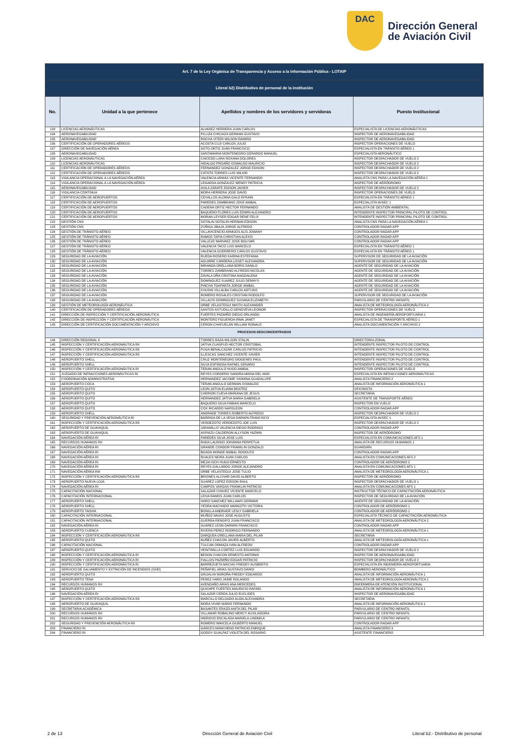DAC
Dirección General
de Aviación Civil
| Art. 7 de la Ley Orgánica de Transparencia y Acceso a la Información Pública - LOTAIP | | | |
| Literal b2) Distributivo de personal de la institución | | | |
| No. | Unidad a la que pertenece | Apellidos y nombres de los servidores y servidoras | Puesto Institucional |
| 103 | LICENCIAS AERONÁUTICAS | ALVAREZ HERRERA JUAN CARLOS | ESPECIALISTA DE LICENCIAS AERONÁUTICAS |
| 104 | AERONAVEGABILIDAD | PILLIZA CHICAIZA GERMAN GUSTAVO | INSPECTOR DE AERONAVEGABILIDAD |
| 105 | AERONAVEGABILIDAD | ROCHA VITERI WILSON RAMIRO | INSPECTOR DE AERONAVEGABILIDAD |
| 106 | CERTIFICACIÓN DE OPERADORES AÉREOS | ACOSTA CUJI CARLOS JULIO | INSPECTOR OPERACIONES DE VUELO |
| 107 | DIRECCIÓN DE NAVEGACIÓN AÉREA | SOTO ORTIZ JUAN FRANCISCO | ESPECIALISTA EN TRÁNSITO AÉREO 1 |
| 108 | AERONAVEGABILIDAD | SANTAMARIA MONTENEGRO GERARDO MANUEL | ESPECIALISTA AERONÁUTICO |
| 109 | LICENCIAS AERONÁUTICAS | CAICEDO LARA ROXANA DOLORES | INSPECTOR DESPACHADOR DE VUELO 2 |
| 110 | LICENCIAS AERONÁUTICAS | HIDALGO PROAÑO OSWALDO MAURICIO | INSPECTOR DESPACHADOR DE VUELO 2 |
| 111 | CERTIFICACIÓN DE OPERADORES AÉREOS | FERNANDEZ GONZALEZ JORGE EDISON | INSPECTOR DESPACHADOR DE VUELO 2 |
| 112 | CERTIFICACIÓN DE OPERADORES AÉREOS | CATOTA TORRES LUIS WILKIR | INSPECTOR DESPACHADOR DE VUELO 2 |
| 113 | VIGILANCIA OPERACIONAL A LA NAVEGACIÓN AÉREA | VALENCIA ARMAS VICENTE FERNANDO | ANALISTA CNS PARA LA NAVEGACIÓN AÉREA 1 |
| 114 | VIGILANCIA OPERACIONAL A LA NAVEGACIÓN AÉREA | LEGARDA GONZALEZ WENDY PATRICIA | INSPECTOR DE AERÓDROMO |
| 115 | AERONAVEGABILIDAD | AVILA ZARATE EDISON JAVIER | INSPECTOR DESPACHADOR DE VUELO 2 |
| 116 | VIGILANCIA CONTINUA | MORA HERRERA JOSE DAVID | INSPECTOR OPERACIONES DE VUELO |
| 117 | CERTIFICACIÓN DE AEROPUERTOS | CEVALLOS ALOMIA GALO EFRAIN | ESPECIALISTA EN TRÁNSITO AÉREO 1 |
| 118 | CERTIFICACIÓN DE AEROPUERTOS | PAREDES ZAMBRANO JOSE ANIBAL | ESPECIALISTA AVSEC 1 |
| 119 | CERTIFICACIÓN DE AEROPUERTOS | CADENA ORTIZ HECTOR FERNANDO | ANALISTA DE GESTIÓN AMBIENTAL |
| 120 | CERTIFICACIÓN DE AEROPUERTOS | BAQUERO FLORES LUIS EDWIN ALEJANDRO | INTENDENTE INSPECTOR PRINCIPAL PILOTO DE CONTROL |
| 121 | CERTIFICACIÓN DE AEROPUERTOS | MORAN LEYSER EDGAR RENE FELIX | INTENDENTE INSPECTOR PRINCIPAL PILOTO DE CONTROL |
| 122 | GESTIÓN CNS | SOTALIN SOTALIN HERNAN EDISON | ANALISTA CNS PARA LA NAVEGACIÓN AÉREA 1 |
| 123 | GESTIÓN CNS | ZUÑIGA JIBAJA JORGE ALFREDO | CONTROLADOR RADAR APP |
| 124 | GESTIÓN DE TRÁNSITO AÉREO | VILLAVICENCIO ARMIJOS ALIS JOWANY | CONTROLADOR RADAR APP |
| 125 | GESTIÓN DE TRÁNSITO AÉREO | RAMOS TAPIA CHRISTIAN ALEXIS | CONTROLADOR RADAR APP |
| 126 | GESTIÓN DE TRÁNSITO AÉREO | VALLEJO NARVAEZ JOSE BOLIVAR | CONTROLADOR RADAR APP |
| 127 | GESTIÓN DE TRÁNSITO AÉREO | VALENCIA TACO LUIS MARCELO | ESPECIALISTA EN TRÁNSITO AÉREO 1 |
| 128 | GESTIÓN DE TRÁNSITO AÉREO | VALENCIA GUERRERO CARLOS GUSTAVO | ESPECIALISTA EN TRÁNSITO AÉREO 1 |
| 129 | SEGURIDAD DE LA AVIACIÓN | RUEDA ROSERO KARINA ESTEFANIA | SUPERVISOR DE SEGURIDAD DE LA AVIACIÓN |
| 130 | SEGURIDAD DE LA AVIACIÓN | AGUIRRE CARRERA LISSET ALEXANDRA | SUPERVISOR DE SEGURIDAD DE LA AVIACIÓN |
| 131 | SEGURIDAD DE LA AVIACIÓN | MIRANDA ORELLANA BORIS DANILO | AGENTE DE SEGURIDAD DE LA AVIACIÓN |
| 132 | SEGURIDAD DE LA AVIACIÓN | TORRES ZAMBRANO ALFREDO NICOLAS | AGENTE DE SEGURIDAD DE LA AVIACIÓN |
| 133 | SEGURIDAD DE LA AVIACIÓN | ZAVALA OÑA CRISTINA MAGDALENA | AGENTE DE SEGURIDAD DE LA AVIACIÓN |
| 134 | SEGURIDAD DE LA AVIACIÓN | DOMINGUEZ SUAREZ JULIO DENNYS | AGENTE DE SEGURIDAD DE LA AVIACIÓN |
| 135 | SEGURIDAD DE LA AVIACIÓN | PINCHA TOAPANTA JORGE ANIBAL | AGENTE DE SEGURIDAD DE LA AVIACIÓN |
| 136 | SEGURIDAD DE LA AVIACIÓN | CHUSIN VILLALBA CARLOS ARTURO | AGENTE DE SEGURIDAD DE LA AVIACIÓN |
| 137 | SEGURIDAD DE LA AVIACIÓN | ROMERO ROSALES CRISTIAN RODOLFO | SUPERVISOR DE SEGURIDAD DE LA AVIACIÓN |
| 138 | SEGURIDAD DE LA AVIACIÓN | VILLACIS DOMINGUEZ SUSANA ELIZABETH | PARVULARIO DE CENTRO INFANTIL |
| 139 | GESTIÓN DE METEOROLOGÍA AERONÁUTICA | ORBE VELASTEGUI NIKITH ALEXANDER | ANALISTA DE METEOROLOGÍA AERONÁUTICA 2 |
| 140 | CERTIFICACIÓN DE OPERADORES AÉREOS | SANTOS ASTUDILLO GENOVEVA LEONOR | INSPECTOR OPERACIONES DE VUELO |
| 141 | DIRECCIÓN DE INSPECCIÓN Y CERTIFICACIÓN AERONÁUTICA | FUERTES PAZMIÑO DIEGO ORLANDO | ANALISTA DE INGENIERÍA AEROPORTUARIA 1 |
| 142 | DIRECCIÓN DE INSPECCIÓN Y CERTIFICACIÓN AERONÁUTICA | MONTERO FIGUEROA IRMA JANET | ESPECIALISTA DE TRANSPORTE AÉREO 1 |
| 143 | DIRECCIÓN DE CERTIFICACIÓN DOCUMENTACIÓN Y ARCHIVO | CERON CHAFUELAN WILLIAM RONALD | ANALISTA DOCUMENTACIÓN Y ARCHIVO 2 |
| PROCESOS DESCONCENTRADOS | | | |
| 144 | DIRECCIÓN REGIONAL II | TORRES RAZA WILSON STALIN | DIRECTOR/A ZONAL |
| 145 | INSPECCIÓN Y CERTIFICACIÓN AERONÁUTICA RII | JATIVA CUASPUD HECTOR CRISTOBAL | INTENDENTE INSPECTOR PILOTO DE CONTROL |
| 146 | INSPECCIÓN Y CERTIFICACIÓN AERONÁUTICA RII | PUGA BENALCAZAR CARLOS PATRICIO | INTENDENTE INSPECTOR PILOTO DE CONTROL |
| 147 | INSPECCIÓN Y CERTIFICACIÓN AERONÁUTICA RII | ILLESCAS SANCHEZ VICENTE XAVIER | INTENDENTE INSPECTOR PILOTO DE CONTROL |
| 148 | AEROPUERTO SHELL | CRUZ MONTENEGRO DIOGENES PAUL | INTENDENTE INSPECTOR PILOTO DE CONTROL |
| 149 | AEROPUERTO SHELL | SILVA ESPINOSA RAFAEL GENARO | INTENDENTE INSPECTOR PILOTO DE CONTROL |
| 150 | INSPECCIÓN Y CERTIFICACIÓN AERONÁUTICA RI | TERAN ANGULO HUGO ANIBAL | INSPECTOR OPERACIONES DE VUELO |
| 151 | JUZGADO DE INFRACCIONES AERONÁUTICAS RI | REYES CORDERO SANDRA MARIA DEL MAR | ESPECIALISTA EN INFRACCIONES AERONÁUTICAS |
| 152 | COORDINACIÓN ADMINISTRATIVA | HERNANDEZ JACOME YASMINA GUADALUPE | ANALISTA FINANCIERO 2 |
| 153 | AEROPUERTO COCA | TERAN ANGULO GERMAN OSWALDO | ANALISTA DE INFORMACIÓN AERONÁUTICA 1 |
| 154 | AEROPUERTO QUITO | LEON JATIVA ELIANA BEATRIZ | OFICINISTA |
| 155 | AEROPUERTO QUITO | CARRION CUEVA MARIANA DE JESUS | SECRETARIA |
| 156 | AEROPUERTO QUITO | HERNANDEZ JATIVA MARIA GABRIELA | ASISTENTE DE TRANSPORTE AÉREO |
| 157 | AEROPUERTO QUITO | BAQUERO SILVA FABIAN MARCELO | INSPECTOR EN VUELO |
| 158 | AEROPUERTO QUITO | COX RICARDO NAPOLEON | CONTROLADOR RADAR APP |
| 159 | AEROPUERTO SHELL | ANDRADE TORRES ROBERTO ALFREDO | INSPECTOR DESPACHADOR DE VUELO 2 |
| 160 | SEGURIDAD Y PREVENCIÓN AERONÁUTICA RI | BARRIGA DE LA VEGA DARWIN FRANCISCO | ESPECIALISTA AVSEC 1 |
| 161 | INSPECCIÓN Y CERTIFICACIÓN AERONÁUTICA RII | VERDEZOTO VERDEZOTO JOE LUIS | INSPECTOR DESPACHADOR DE VUELO 2 |
| 162 | AEROPUERTO DE GUAYAQUIL | JARAMILLO VALENCIA DIEGO RODRIGO | CONTROLADOR RADAR APP |
| 163 | AEROPUERTO DE GUAYAQUIL | ASPIAZU CALDERON ALLYSON YAZMIN | INSPECTOR DE AERÓDROMO |
| 164 | NAVEGACIÓN AÉREA RI | PAREDES SILVA JOSE LUIS | ESPECIALISTA EN COMUNICACIONES AFS 1 |
| 165 | RECURSOS HUMANOS RII | RADA LAURIDO JOHANNA PERPETUA | ANALISTA DE RECURSOS HUMANOS 1 |
| 166 | NAVEGACIÓN AÉREA RI | GRANDE CONDOR FRANKLIN GONZALO | GUARDIÁN |
| 167 | NAVEGACIÓN AÉREA RI | BOADA MONGE ANIBAL RODOLFO | CONTROLADOR RADAR APP |
| 168 | NAVEGACIÓN AÉREA RI | RUALES NEIRA JUAN CARLOS | ANALISTA EN COMUNICACIONES AFS 2 |
| 169 | NAVEGACIÓN AÉREA RI | MEJIA ISCH HUGO ERNESTO | CONTROLADOR DE AERÓDROMO 2 |
| 170 | NAVEGACIÓN AÉREA RI | REYES GALLARDO JORGE ALEJANDRO | ANALISTA EN COMUNICACIONES AFS 1 |
| 171 | NAVEGACIÓN AÉREA RIII | ORBE VELASTEGUI JOSE TULIO | ANALISTA DE METEOROLOGÍA AERONÁUTICA 1 |
| 172 | INSPECCIÓN Y CERTIFICACIÓN AERONÁUTICA RII | BRIONES ALCIVAR DAVID ALBERTO | INSPECTOR DE AERÓDROMO |
| 173 | AEROPUERTO NUEVA LOJA | SUAREZ LOPEZ EDISON RAUL | INSPECTOR DESPACHADOR DE VUELO 1 |
| 174 | NAVEGACIÓN AÉREA RI | CAMPOS VARGAS FRANKLIN PATRICIO | ANALISTA EN COMUNICACIONES AFS 1 |
| 175 | CAPACITACIÓN NACIONAL | SALAZAR CHAVEZ VICENTE MARCELO | INSTRUCTOR TÉCNICO DE CAPACITACIÓN AERONÁUTICA |
| 176 | CAPACITACIÓN INTERNACIONAL | LEIVA RAMOS JUAN CARLOS | INSPECTOR DE SEGURIDAD DE LA AVIACIÓN |
| 177 | AEROPUERTO SHELL | HARO SANCHEZ WILLIAMS GERMAN | AGENTE DE SEGURIDAD DE LA AVIACIÓN |
| 178 | AEROPUERTO SHELL | YEDRA MACHADO MARGOTH VICTORIA | CONTROLADOR DE AERÓDROMO 1 |
| 179 | AEROPUERTO TAISHA | BONILLA ANDRADE LESLY GABRIELA | CONTROLADOR DE AERÓDROMO 1 |
| 180 | CAPACITACIÓN INTERNACIONAL | MUÑOZ NAVAS JOSE AUGUSTO | ESPECIALISTA TÉCNICO DE CAPACITACIÓN AERONÁUTICA |
| 181 | CAPACITACIÓN INTERNACIONAL | GUERRA RENGIFO JUAN FRANCISCO | ANALISTA DE METEOROLOGÍA AERONÁUTICA 2 |
| 182 | NAVEGACIÓN AÉREA RI | SUAREZ LEON DARWIN FRANCISCO | CONTROLADOR RADAR APP |
| 183 | AEROPUERTO CUENCA | RIVERA PEREZ RODRIGO FERNANDO | ANALISTA DE METEOROLOGÍA AERONÁUTICA 1 |
| 184 | INSPECCIÓN Y CERTIFICACIÓN AERONÁUTICA RII | DARQUEA ORELLANA MARIA DEL PILAR | SECRETARIA |
| 185 | AEROPUERTO QUITO | NUÑEZ CHACON JAVIER ALBERTO | ANALISTA DE METEOROLOGÍA AERONÁUTICA 1 |
| 186 | CAPACITACIÓN NACIONAL | TULCAN ORMAZA IVAN ALFREDO | CONTROLADOR RADAR APP |
| 187 | AEROPUERTO QUITO | VEINTIMILLA CORTEZ LUIS EDUARDO | INSPECTOR DESPACHADOR DE VUELO 2 |
| 188 | INSPECCIÓN Y CERTIFICACIÓN AERONÁUTICA RI | BEDON CHACON ERNESTO ANTONIO | INSPECTOR DE AERONAVEGABILIDAD |
| 189 | INSPECCIÓN Y CERTIFICACIÓN AERONÁUTICA RI | FIALLOS PAZMIÑO EDGAR PATRICIO | INSPECTOR DESPACHADOR DE VUELO 2 |
| 190 | INSPECCIÓN Y CERTIFICACIÓN AERONÁUTICA RI | BARREZUETA MACIAS FREDDY AUSBERTO | ESPECIALISTA EN INGENIERÍA AEROPORTUARIA |
| 191 | SERVICIO DE SALVAMENTO Y EXTINCIÓN DE INCENDIOS (SSEI) | PEÑAFIEL ARIAS GUSTAVO DARIO | BOMBERO AERONÁUTICO |
| 192 | AEROPUERTO QUITO | GRIJALVA NOROÑA FREDDY EDGARDO | ANALISTA DE INFORMACIÓN AERONÁUTICA 1 |
| 193 | AEROPUERTO TENA | PEREZ HARO JAIME ROLANDO | ANALISTA DE METEOROLOGÍA AERONÁUTICA 1 |
| 194 | RECURSOS HUMANOS RII | AVENDAÑO ARIAS ANA MERCEDES | ENFERMERA DE ATENCIÓN INSTITUCIONAL |
| 195 | AEROPUERTO QUITO | QUISHPE FUERTES MAURICIO RAFAEL | ANALISTA DE INFORMACIÓN AERONÁUTICA 1 |
| 196 | NAVEGACIÓN AÉREA RI | SALAZAR CERDA JULIO EUCLIDES | INSPECTOR DE AERONAVEGABILIDAD |
| 197 | INSPECCIÓN Y CERTIFICACIÓN AERONÁUTICA RII | MARCILLO DELGADO ALIDA ALEXANDRA | SECRETARIA |
| 198 | AEROPUERTO DE GUAYAQUIL | MORA VIVAR MARIO FERNANDO | ANALISTA DE INFORMACIÓN AERONÁUTICA 1 |
| 199 | SECRETARIA ACADÉMICA | BASANTES ERAZO ANITA DEL PILAR | PARVULARIO DE CENTRO INFANTIL |
| 200 | RECURSOS HUMANOS RII | VILLAMAR ROBALINO MERCY AUXILIADORA | PARVULARIO DE CENTRO INFANTIL |
| 201 | RECURSOS HUMANOS RII | HIDROVO ENCALADA MARIELA LINDMILA | PARVULARIO DE CENTRO INFANTIL |
| 202 | SEGURIDAD Y PREVENCIÓN AERONÁUTICA RII | ROMERO IMAICELA GILBERTO MANUEL | CONTROLADOR RADAR APP |
| 203 | FINANCIERO RI | GARCES MANCHENO PATRICIO ENRIQUE | ANALISTA FINANCIERO 3 |
| 204 | FINANCIERO RI | GODOY GUALPAZ VIOLETA DEL ROSARIO | ASISTENTE FINANCIERO |
2 de 13 Dirección General de Aviación Civil Literal b2.- Distributivo de personal